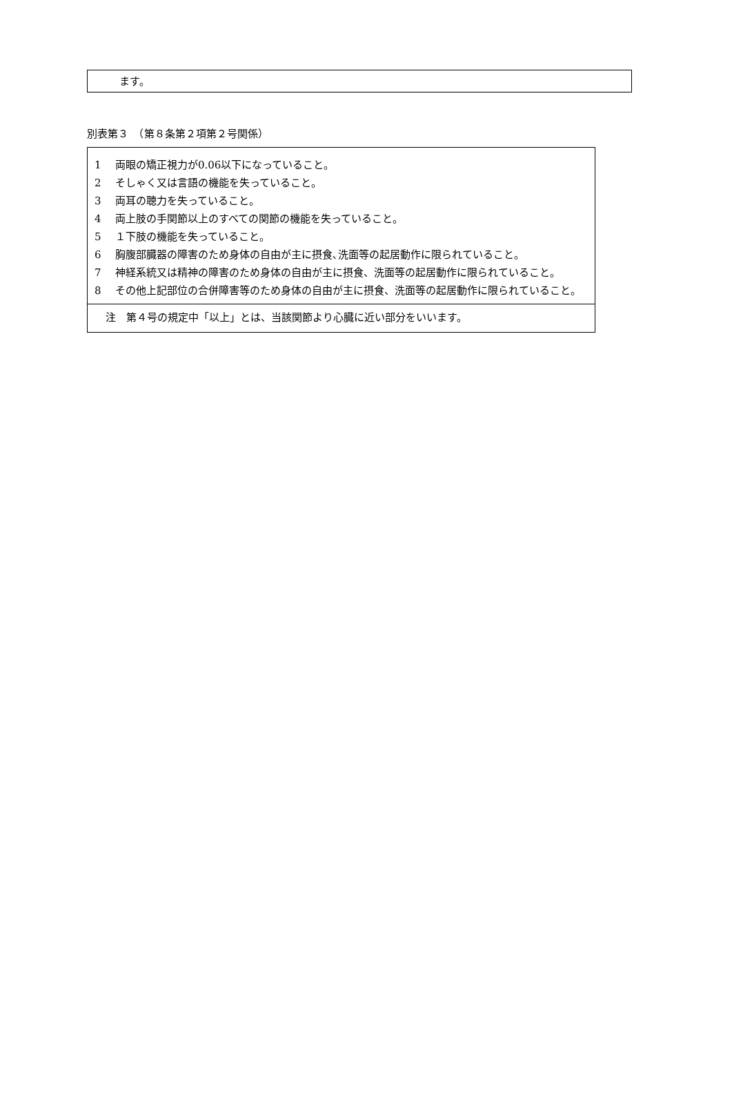ます。
別表第３　（第８条第２項第２号関係）
| 1 両眼の矯正視力が0.06以下になっていること。 2 そしゃく又は言語の機能を失っていること。 3 両耳の聴力を失っていること。 4 両上肢の手関節以上のすべての関節の機能を失っていること。 5 １下肢の機能を失っていること。 6 胸腹部臓器の障害のため身体の自由が主に摂食､洗面等の起居動作に限られていること。 7 神経系統又は精神の障害のため身体の自由が主に摂食、洗面等の起居動作に限られていること。 8 その他上記部位の合併障害等のため身体の自由が主に摂食、洗面等の起居動作に限られていること。 |
| 注 第４号の規定中「以上」とは、当該関節より心臓に近い部分をいいます。 |